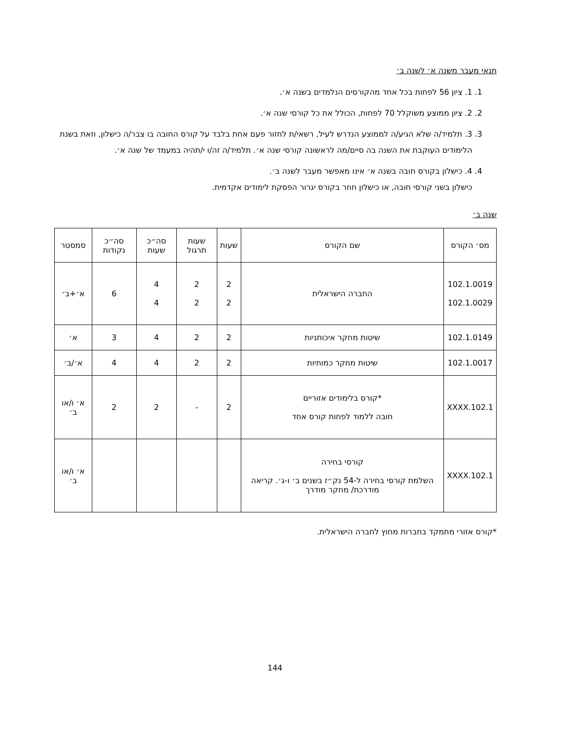תנאי מעבר משנה א׳ לשנה ב׳
1. 1. ציון 56 לפחות בכל אחד מהקורסים הנלמדים בשנה א׳.
2. 2. ציון ממוצע משוקלל 70 לפחות, הכולל את כל קורסי שנה א׳.
3. 3. תלמיד/ה שלא הגיע/ה לממוצע הנדרש לעיל, רשאי/ת לחזור פעם אחת בלבד על קורס החובה בו צבר/ה כישלון, וזאת בשנת הלימודים העוקבת את השנה בה סיים/מה לראשונה קורסי שנה א׳. תלמיד/ה זה/ו י/תהיה במעמד של שנה א׳.
4. 4. כישלון בקורס חובה בשנה א׳ אינו מאפשר מעבר לשנה ב׳.
כישלון בשני קורסי חובה, או כישלון חוזר בקורס יגרור הפסקת לימודים אקדמית.
שנה ב׳
| מס׳ הקורס | שם הקורס | שעות | שעות תרגול | סה״כ שעות | סה״כ נקודות | סמסטר |
| --- | --- | --- | --- | --- | --- | --- |
| 102.1.0019 102.1.0029 | החברה הישראלית | 2 2 | 2 2 | 4 4 | 6 | א׳+ב׳ |
| 102.1.0149 | שיטות מחקר איכותניות | 2 | 2 | 4 | 3 | א׳ |
| 102.1.0017 | שיטות מחקר כמותיות | 2 | 2 | 4 | 4 | א׳/ב׳ |
| 102.1.XXXX | *קורס בלימודים אזוריים חובה ללמוד לפחות קורס אחד | 2 | - | 2 | 2 | א׳ ו/או ב׳ |
| 102.1.XXXX | קורסי בחירה השלמת קורסי בחירה ל-54 נק״ז בשנים ב׳ ו-ג׳. קריאה מודרכת/ מחקר מודרך | | | | | א׳ ו/או ב׳ |
*קורס אזורי מתמקד בחברות מחוץ לחברה הישראלית.
144